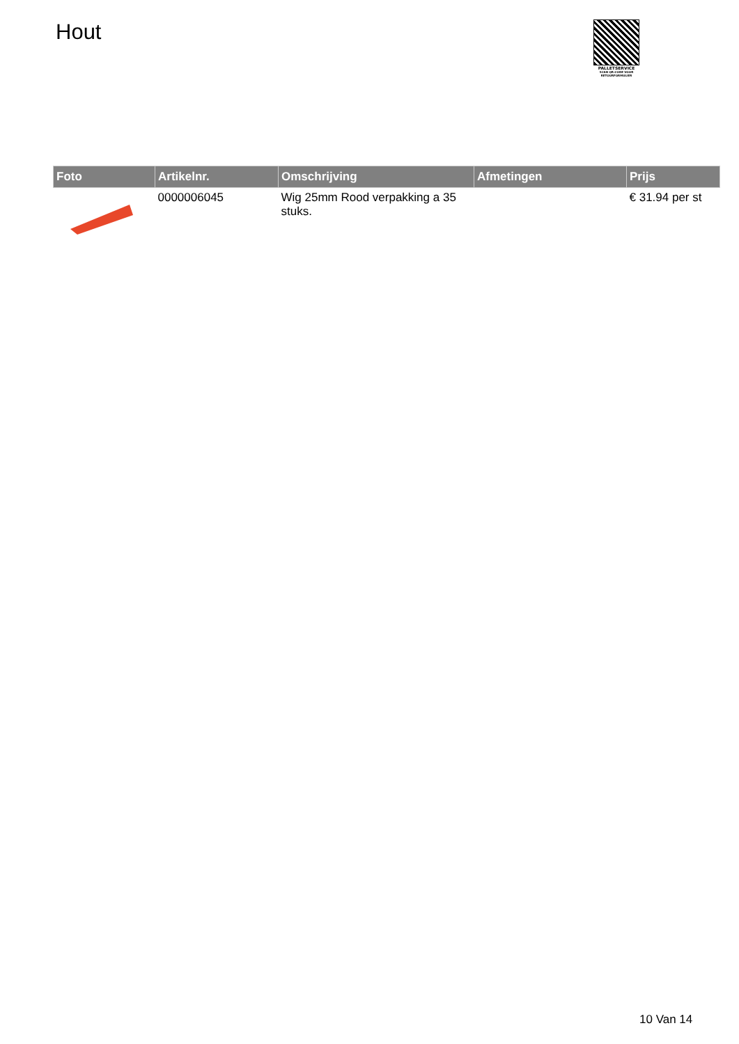Hout
PALLETSERVICE
SCAN QR-CODE VOOR RETOURFORMULIER
| Foto | Artikelnr. | Omschrijving | Afmetingen | Prijs |
| --- | --- | --- | --- | --- |
| | 0000006045 | Wig 25mm Rood verpakking a 35 stuks. | | € 31.94 per st |
10 Van 14